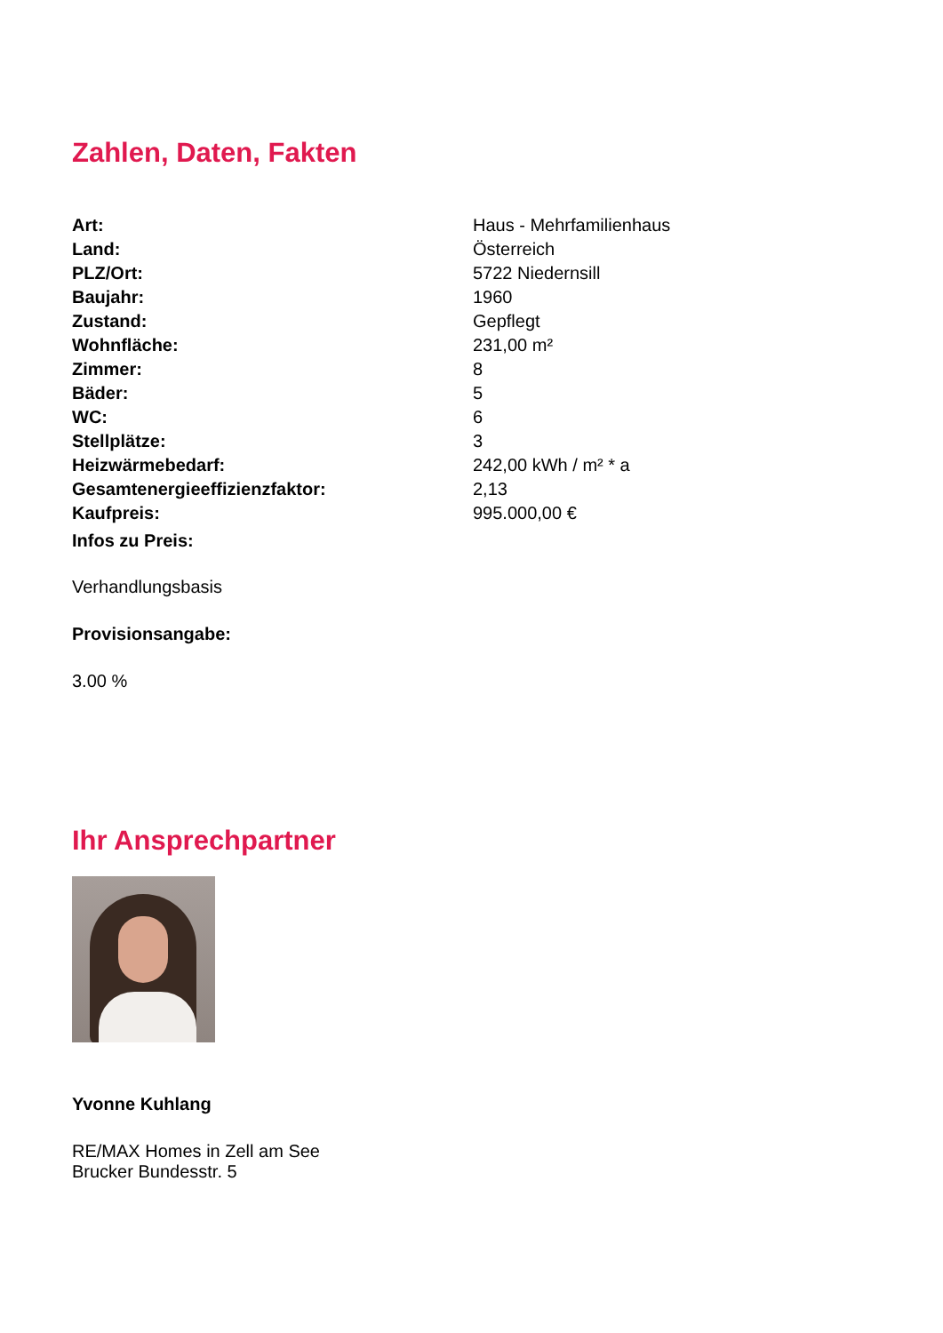Zahlen, Daten, Fakten
| Art: | Haus - Mehrfamilienhaus |
| Land: | Österreich |
| PLZ/Ort: | 5722 Niedernsill |
| Baujahr: | 1960 |
| Zustand: | Gepflegt |
| Wohnfläche: | 231,00 m² |
| Zimmer: | 8 |
| Bäder: | 5 |
| WC: | 6 |
| Stellplätze: | 3 |
| Heizwärmebedarf: | 242,00 kWh / m² * a |
| Gesamtenergieeffizienzfaktor: | 2,13 |
| Kaufpreis: | 995.000,00 € |
Infos zu Preis:
Verhandlungsbasis
Provisionsangabe:
3.00 %
Ihr Ansprechpartner
Yvonne Kuhlang
RE/MAX Homes in Zell am See
Brucker Bundesstr. 5